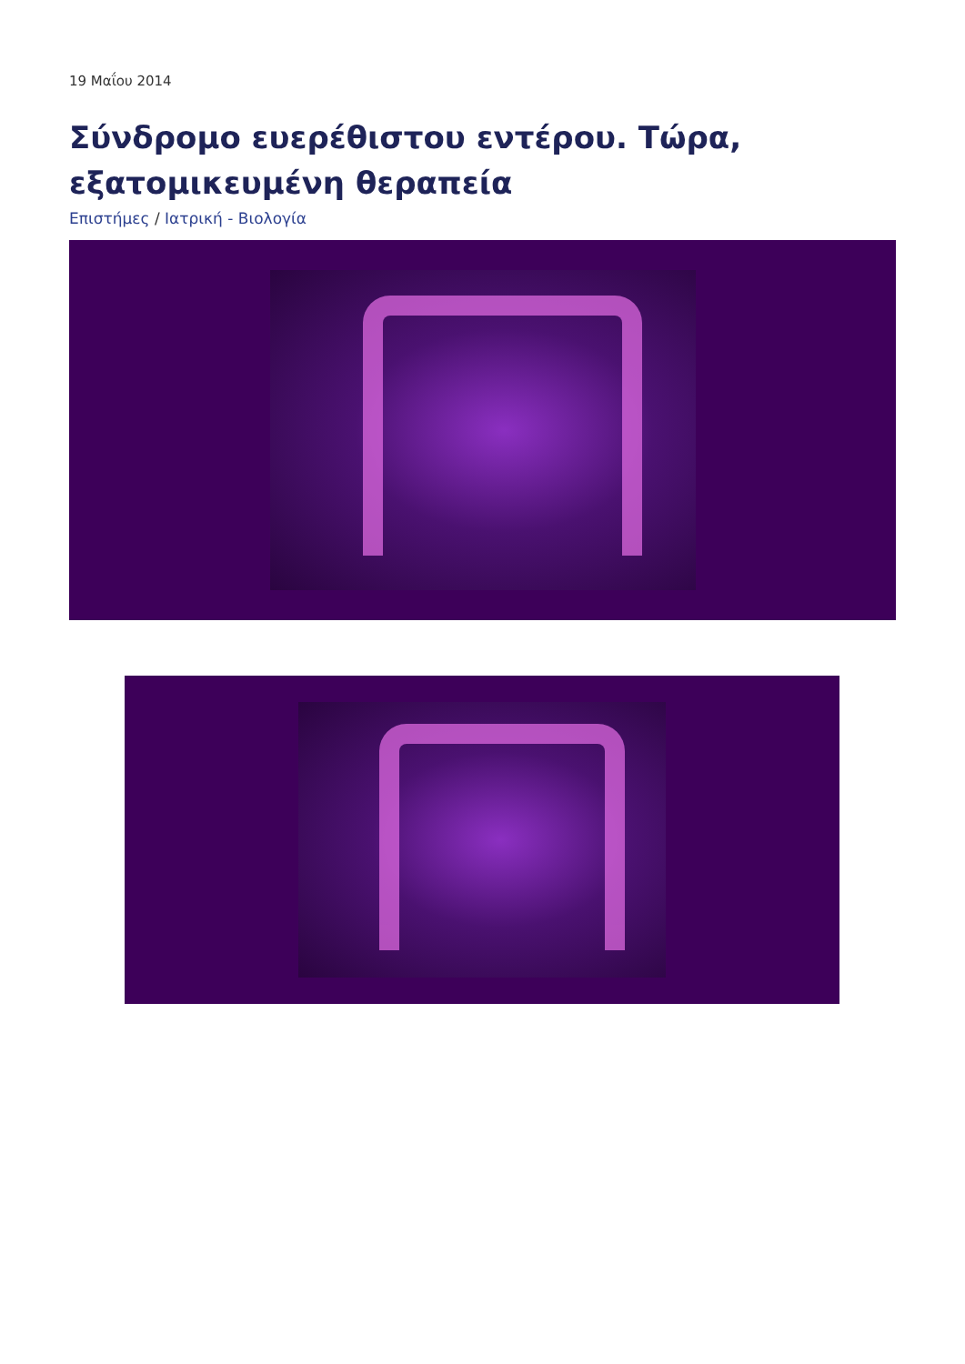19 Μαΐου 2014
Σύνδρομο ευερέθιστου εντέρου. Τώρα, εξατομικευμένη θεραπεία
Επιστήμες / Ιατρική - Βιολογία